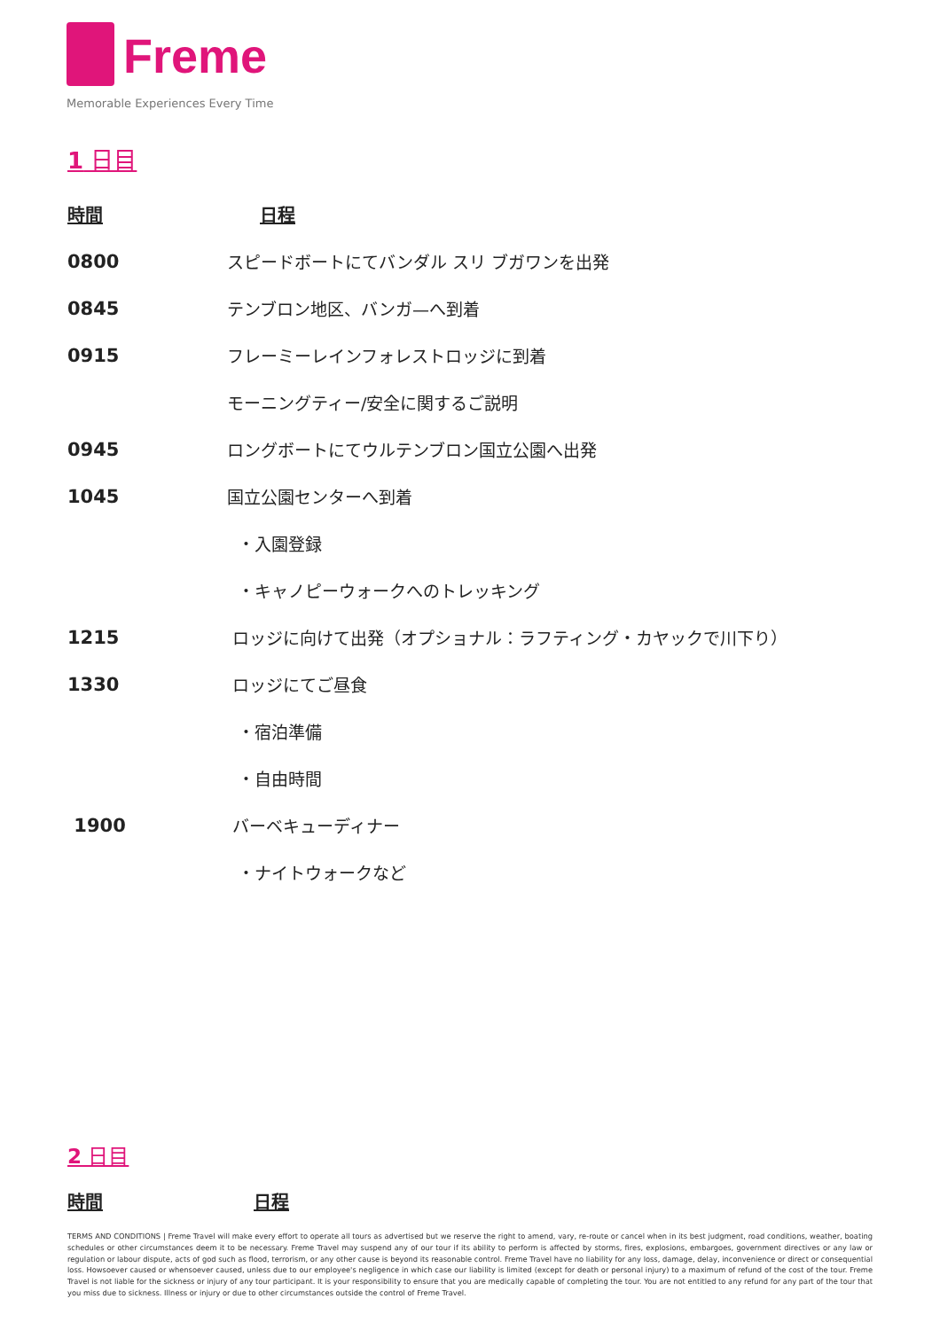Freme
Memorable Experiences Every Time
1 日目
| 時間 | 日程 |
| --- | --- |
| 0800 | スピードボートにてバンダル スリ ブガワンを出発 |
| 0845 | テンブロン地区、バンガ—へ到着 |
| 0915 | フレーミーレインフォレストロッジに到着 |
| | モーニングティー/安全に関するご説明 |
| 0945 | ロングボートにてウルテンブロン国立公園へ出発 |
| 1045 | 国立公園センターへ到着 |
| | ・入園登録 |
| | ・キャノピーウォークへのトレッキング |
| 1215 | ロッジに向けて出発（オプショナル：ラフティング・カヤックで川下り） |
| 1330 | ロッジにてご昼食 |
| | ・宿泊準備 |
| | ・自由時間 |
| 1900 | バーベキューディナー |
| | ・ナイトウォークなど |
2 日目
| 時間 | 日程 |
| --- | --- |
TERMS AND CONDITIONS | Freme Travel will make every effort to operate all tours as advertised but we reserve the right to amend, vary, re-route or cancel when in its best judgment, road conditions, weather, boating schedules or other circumstances deem it to be necessary. Freme Travel may suspend any of our tour if its ability to perform is affected by storms, fires, explosions, embargoes, government directives or any law or regulation or labour dispute, acts of god such as flood, terrorism, or any other cause is beyond its reasonable control. Freme Travel have no liability for any loss, damage, delay, inconvenience or direct or consequential loss. Howsoever caused or whensoever caused, unless due to our employee's negligence in which case our liability is limited (except for death or personal injury) to a maximum of refund of the cost of the tour. Freme Travel is not liable for the sickness or injury of any tour participant. It is your responsibility to ensure that you are medically capable of completing the tour. You are not entitled to any refund for any part of the tour that you miss due to sickness. Illness or injury or due to other circumstances outside the control of Freme Travel.